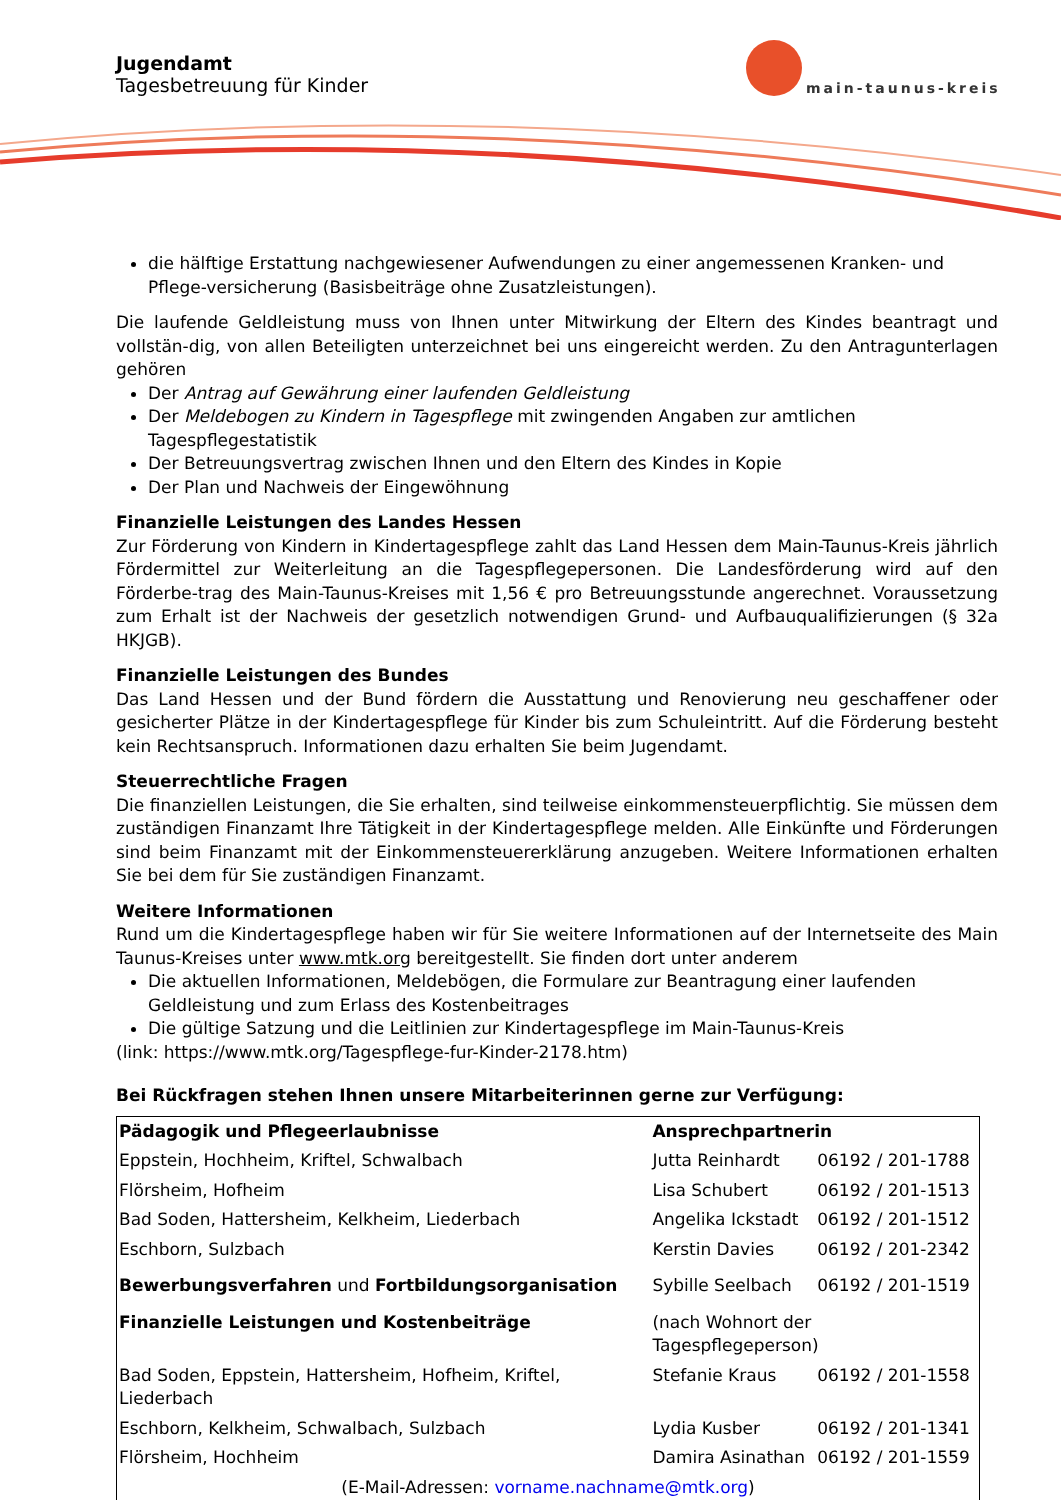Jugendamt
Tagesbetreuung für Kinder
main-taunus-kreis
die hälftige Erstattung nachgewiesener Aufwendungen zu einer angemessenen Kranken- und Pflege-versicherung (Basisbeiträge ohne Zusatzleistungen).
Die laufende Geldleistung muss von Ihnen unter Mitwirkung der Eltern des Kindes beantragt und vollstän-dig, von allen Beteiligten unterzeichnet bei uns eingereicht werden. Zu den Antragunterlagen gehören
Der Antrag auf Gewährung einer laufenden Geldleistung
Der Meldebogen zu Kindern in Tagespflege mit zwingenden Angaben zur amtlichen Tagespflegestatistik
Der Betreuungsvertrag zwischen Ihnen und den Eltern des Kindes in Kopie
Der Plan und Nachweis der Eingewöhnung
Finanzielle Leistungen des Landes Hessen
Zur Förderung von Kindern in Kindertagespflege zahlt das Land Hessen dem Main-Taunus-Kreis jährlich Fördermittel zur Weiterleitung an die Tagespflegepersonen. Die Landesförderung wird auf den Förderbe-trag des Main-Taunus-Kreises mit 1,56 € pro Betreuungsstunde angerechnet. Voraussetzung zum Erhalt ist der Nachweis der gesetzlich notwendigen Grund- und Aufbauqualifizierungen (§ 32a HKJGB).
Finanzielle Leistungen des Bundes
Das Land Hessen und der Bund fördern die Ausstattung und Renovierung neu geschaffener oder gesicherter Plätze in der Kindertagespflege für Kinder bis zum Schuleintritt. Auf die Förderung besteht kein Rechtsanspruch. Informationen dazu erhalten Sie beim Jugendamt.
Steuerrechtliche Fragen
Die finanziellen Leistungen, die Sie erhalten, sind teilweise einkommensteuerpflichtig. Sie müssen dem zuständigen Finanzamt Ihre Tätigkeit in der Kindertagespflege melden. Alle Einkünfte und Förderungen sind beim Finanzamt mit der Einkommensteuererklärung anzugeben. Weitere Informationen erhalten Sie bei dem für Sie zuständigen Finanzamt.
Weitere Informationen
Rund um die Kindertagespflege haben wir für Sie weitere Informationen auf der Internetseite des Main Taunus-Kreises unter www.mtk.org bereitgestellt. Sie finden dort unter anderem
Die aktuellen Informationen, Meldebögen, die Formulare zur Beantragung einer laufenden Geldleistung und zum Erlass des Kostenbeitrages
Die gültige Satzung und die Leitlinien zur Kindertagespflege im Main-Taunus-Kreis
(link: https://www.mtk.org/Tagespflege-fur-Kinder-2178.htm)
Bei Rückfragen stehen Ihnen unsere Mitarbeiterinnen gerne zur Verfügung:
| Pädagogik und Pflegeerlaubnisse | Ansprechpartnerin | |
| Eppstein, Hochheim, Kriftel, Schwalbach | Jutta Reinhardt | 06192 / 201-1788 |
| Flörsheim, Hofheim | Lisa Schubert | 06192 / 201-1513 |
| Bad Soden, Hattersheim, Kelkheim, Liederbach | Angelika Ickstadt | 06192 / 201-1512 |
| Eschborn, Sulzbach | Kerstin Davies | 06192 / 201-2342 |
| Bewerbungsverfahren und Fortbildungsorganisation | Sybille Seelbach | 06192 / 201-1519 |
| Finanzielle Leistungen und Kostenbeiträge | (nach Wohnort der Tagespflegeperson) | |
| Bad Soden, Eppstein, Hattersheim, Hofheim, Kriftel, Liederbach | Stefanie Kraus | 06192 / 201-1558 |
| Eschborn, Kelkheim, Schwalbach, Sulzbach | Lydia Kusber | 06192 / 201-1341 |
| Flörsheim, Hochheim | Damira Asinathan | 06192 / 201-1559 |
| (E-Mail-Adressen: vorname.nachname@mtk.org ) | | |